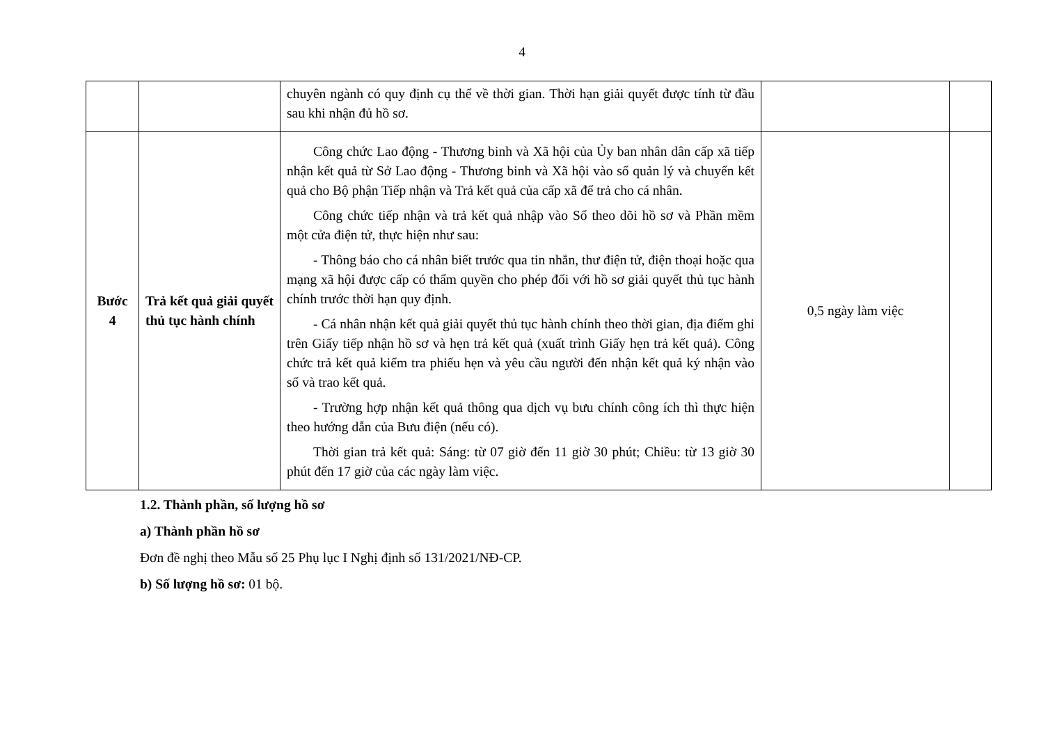4
| | | chuyên ngành có quy định cụ thể về thời gian. Thời hạn giải quyết được tính từ đầu sau khi nhận đủ hồ sơ. | | |
| Bước 4 | Trả kết quả giải quyết thủ tục hành chính | Công chức Lao động - Thương binh và Xã hội của Ủy ban nhân dân cấp xã tiếp nhận kết quả từ Sở Lao động - Thương binh và Xã hội vào sổ quản lý và chuyển kết quả cho Bộ phận Tiếp nhận và Trả kết quả của cấp xã để trả cho cá nhân. Công chức tiếp nhận và trả kết quả nhập vào Sổ theo dõi hồ sơ và Phần mềm một cửa điện tử, thực hiện như sau: - Thông báo cho cá nhân biết trước qua tin nhắn, thư điện tử, điện thoại hoặc qua mạng xã hội được cấp có thẩm quyền cho phép đối với hồ sơ giải quyết thủ tục hành chính trước thời hạn quy định. - Cá nhân nhận kết quả giải quyết thủ tục hành chính theo thời gian, địa điểm ghi trên Giấy tiếp nhận hồ sơ và hẹn trả kết quả (xuất trình Giấy hẹn trả kết quả). Công chức trả kết quả kiểm tra phiếu hẹn và yêu cầu người đến nhận kết quả ký nhận vào sổ và trao kết quả. - Trường hợp nhận kết quả thông qua dịch vụ bưu chính công ích thì thực hiện theo hướng dẫn của Bưu điện (nếu có). Thời gian trả kết quả: Sáng: từ 07 giờ đến 11 giờ 30 phút; Chiều: từ 13 giờ 30 phút đến 17 giờ của các ngày làm việc. | 0,5 ngày làm việc | |
1.2. Thành phần, số lượng hồ sơ
a) Thành phần hồ sơ
Đơn đề nghị theo Mẫu số 25 Phụ lục I Nghị định số 131/2021/NĐ-CP.
b) Số lượng hồ sơ: 01 bộ.